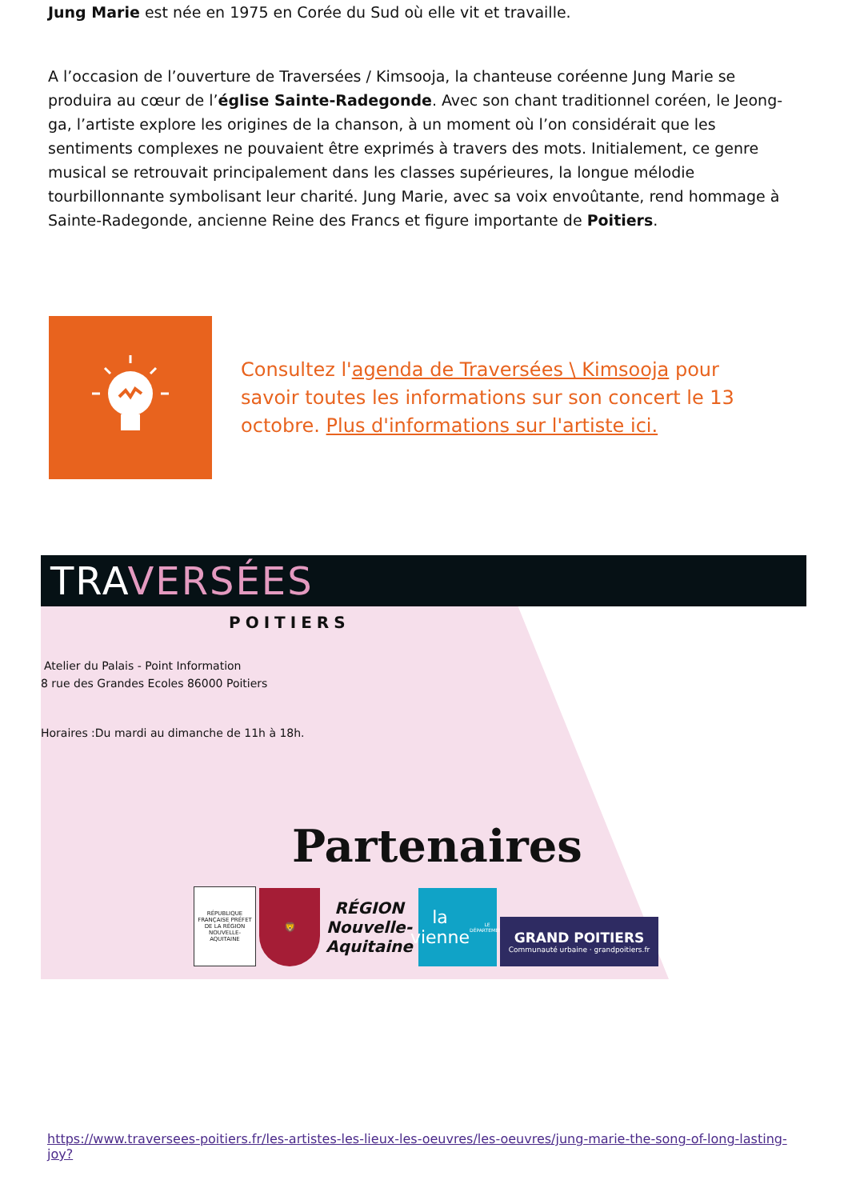Jung Marie est née en 1975 en Corée du Sud où elle vit et travaille.
A l’occasion de l’ouverture de Traversées / Kimsooja, la chanteuse coréenne Jung Marie se produira au cœur de l’église Sainte-Radegonde. Avec son chant traditionnel coréen, le Jeong-ga, l’artiste explore les origines de la chanson, à un moment où l’on considérait que les sentiments complexes ne pouvaient être exprimés à travers des mots. Initialement, ce genre musical se retrouvait principalement dans les classes supérieures, la longue mélodie tourbillonnante symbolisant leur charité. Jung Marie, avec sa voix envoûtante, rend hommage à Sainte-Radegonde, ancienne Reine des Francs et figure importante de Poitiers.
Consultez l'agenda de Traversées \ Kimsooja pour savoir toutes les informations sur son concert le 13 octobre. Plus d'informations sur l'artiste ici.
TRAVERSÉES
POITIERS
Atelier du Palais - Point Information
8 rue des Grandes Ecoles 86000 Poitiers
Horaires :Du mardi au dimanche de 11h à 18h.
Partenaires
RÉPUBLIQUE FRANÇAISE PRÉFET DE LA RÉGION NOUVELLE-AQUITAINE
🦁
RÉGION Nouvelle-Aquitaine
la vienne
LE DÉPARTEMENT
GRAND POITIERS
Communauté urbaine · grandpoitiers.fr
https://www.traversees-poitiers.fr/les-artistes-les-lieux-les-oeuvres/les-oeuvres/jung-marie-the-song-of-long-lasting-joy?